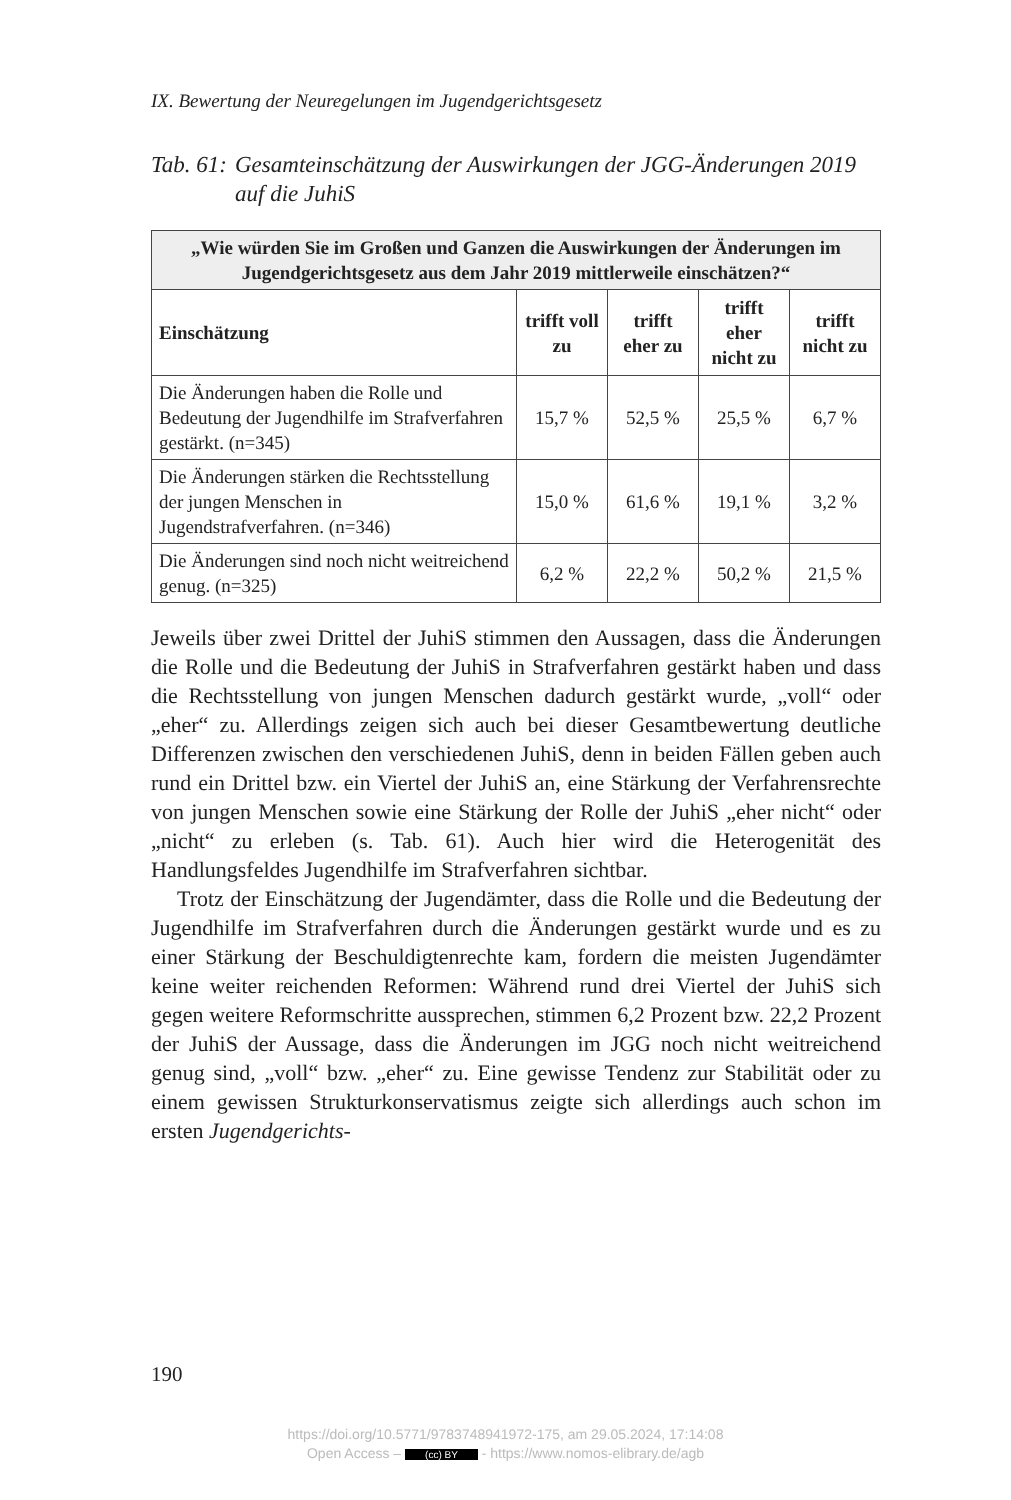IX. Bewertung der Neuregelungen im Jugendgerichtsgesetz
Tab. 61: Gesamteinschätzung der Auswirkungen der JGG-Änderungen 2019 auf die JuhiS
| „Wie würden Sie im Großen und Ganzen die Auswirkungen der Änderungen im Jugendgerichtsgesetz aus dem Jahr 2019 mittlerweile einschätzen?“ | | | | |
| --- | --- | --- | --- | --- |
| Einschätzung | trifft voll zu | trifft eher zu | trifft eher nicht zu | trifft nicht zu |
| Die Änderungen haben die Rolle und Bedeutung der Jugendhilfe im Strafverfahren gestärkt. (n=345) | 15,7 % | 52,5 % | 25,5 % | 6,7 % |
| Die Änderungen stärken die Rechtsstellung der jungen Menschen in Jugendstrafverfahren. (n=346) | 15,0 % | 61,6 % | 19,1 % | 3,2 % |
| Die Änderungen sind noch nicht weitreichend genug. (n=325) | 6,2 % | 22,2 % | 50,2 % | 21,5 % |
Jeweils über zwei Drittel der JuhiS stimmen den Aussagen, dass die Änderungen die Rolle und die Bedeutung der JuhiS in Strafverfahren gestärkt haben und dass die Rechtsstellung von jungen Menschen dadurch gestärkt wurde, „voll“ oder „eher“ zu. Allerdings zeigen sich auch bei dieser Gesamtbewertung deutliche Differenzen zwischen den verschiedenen JuhiS, denn in beiden Fällen geben auch rund ein Drittel bzw. ein Viertel der JuhiS an, eine Stärkung der Verfahrensrechte von jungen Menschen sowie eine Stärkung der Rolle der JuhiS „eher nicht“ oder „nicht“ zu erleben (s. Tab. 61). Auch hier wird die Heterogenität des Handlungsfeldes Jugendhilfe im Strafverfahren sichtbar.
Trotz der Einschätzung der Jugendämter, dass die Rolle und die Bedeutung der Jugendhilfe im Strafverfahren durch die Änderungen gestärkt wurde und es zu einer Stärkung der Beschuldigtenrechte kam, fordern die meisten Jugendämter keine weiter reichenden Reformen: Während rund drei Viertel der JuhiS sich gegen weitere Reformschritte aussprechen, stimmen 6,2 Prozent bzw. 22,2 Prozent der JuhiS der Aussage, dass die Änderungen im JGG noch nicht weitreichend genug sind, „voll“ bzw. „eher“ zu. Eine gewisse Tendenz zur Stabilität oder zu einem gewissen Strukturkonservatismus zeigte sich allerdings auch schon im ersten Jugendgerichts-
190
https://doi.org/10.5771/9783748941972-175, am 29.05.2024, 17:14:08
Open Access – (cc) BY - https://www.nomos-elibrary.de/agb